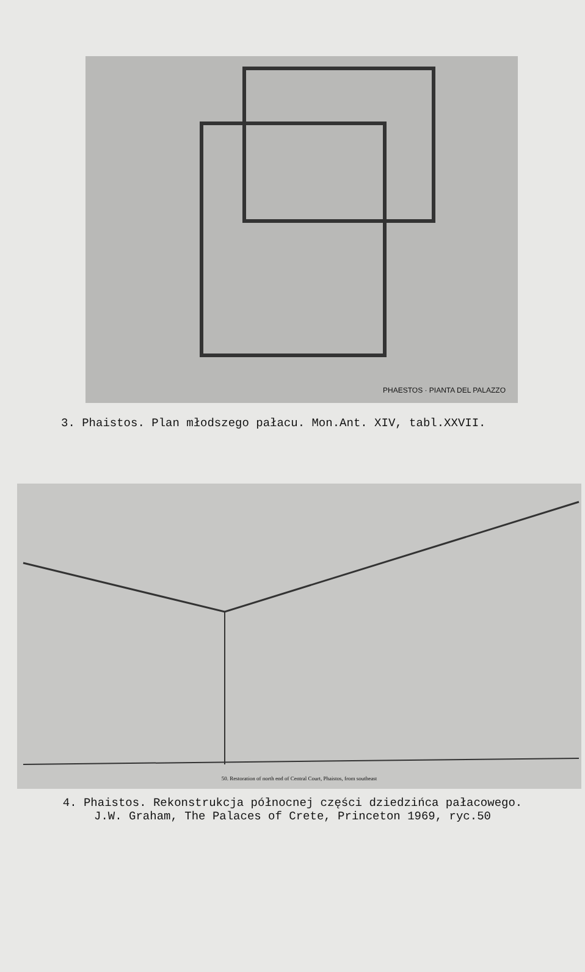PHAESTOS · PIANTA DEL PALAZZO
3. Phaistos. Plan młodszego pałacu. Mon.Ant. XIV, tabl.XXVII.
50. Restoration of north end of Central Court, Phaistos, from southeast
4. Phaistos. Rekonstrukcja północnej części dziedzińca pałacowego.
J.W. Graham, The Palaces of Crete, Princeton 1969, ryc.50